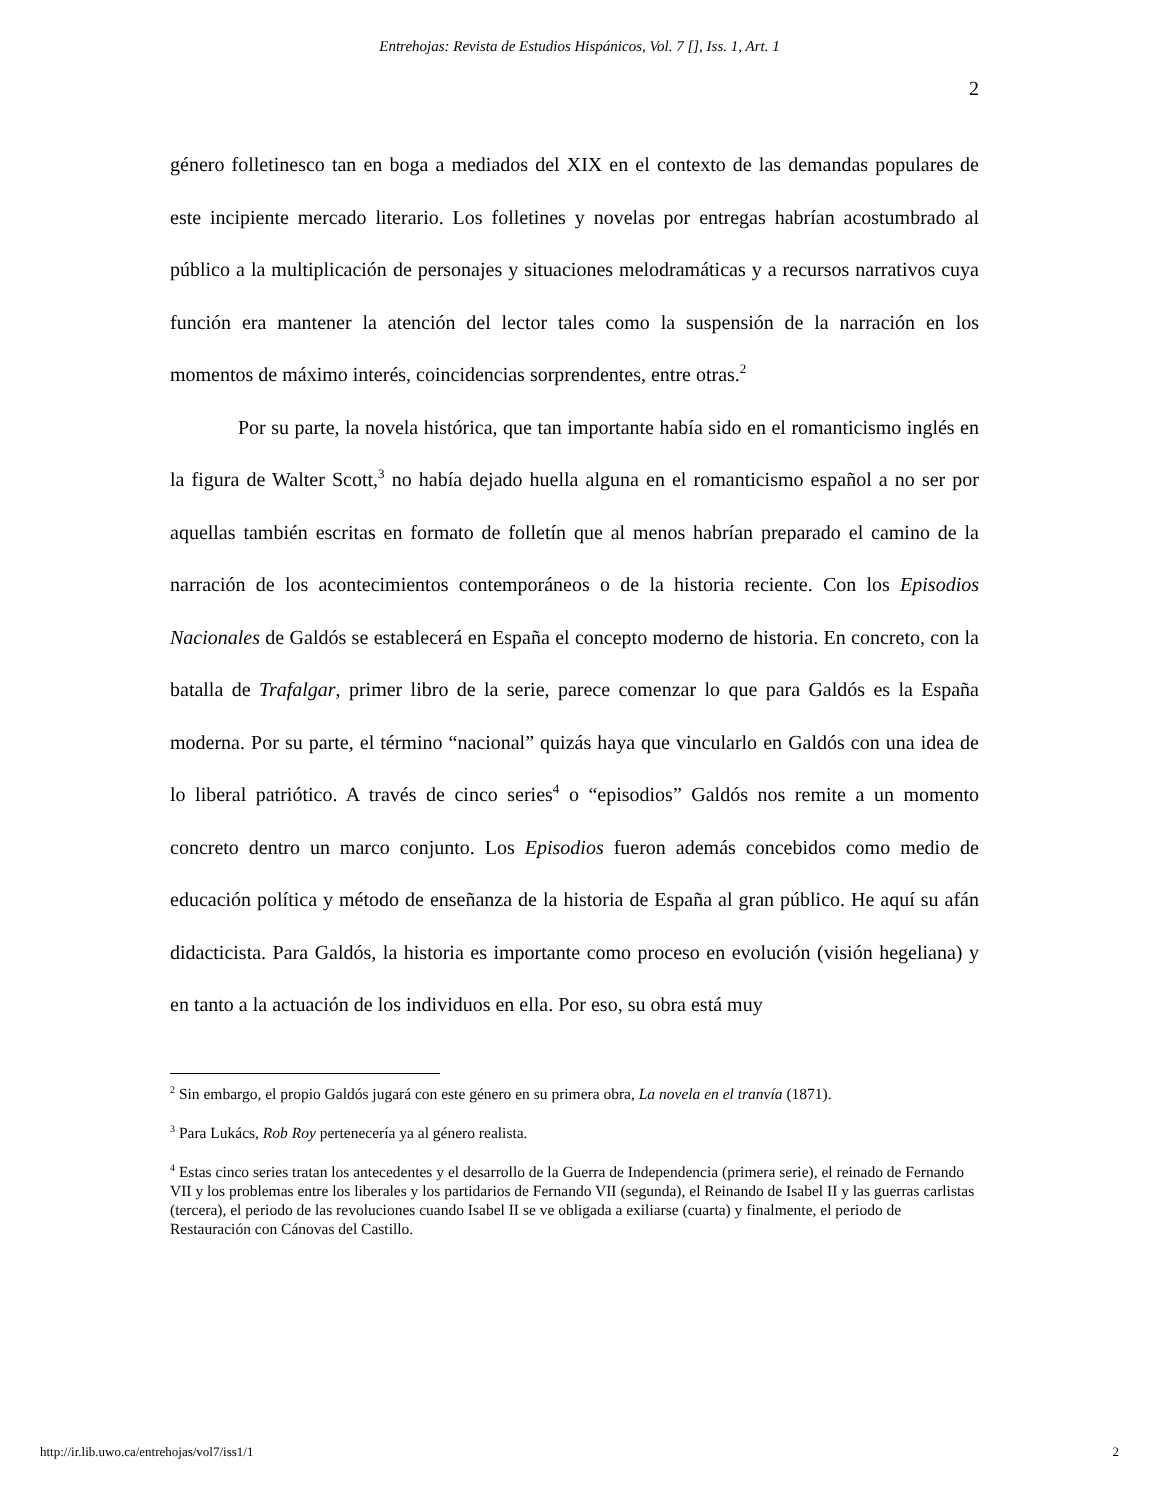Entrehojas: Revista de Estudios Hispánicos, Vol. 7 [], Iss. 1, Art. 1
2
género folletinesco tan en boga a mediados del XIX en el contexto de las demandas populares de este incipiente mercado literario. Los folletines y novelas por entregas habrían acostumbrado al público a la multiplicación de personajes y situaciones melodramáticas y a recursos narrativos cuya función era mantener la atención del lector tales como la suspensión de la narración en los momentos de máximo interés, coincidencias sorprendentes, entre otras.<sup>2</sup>
Por su parte, la novela histórica, que tan importante había sido en el romanticismo inglés en la figura de Walter Scott,<sup>3</sup> no había dejado huella alguna en el romanticismo español a no ser por aquellas también escritas en formato de folletín que al menos habrían preparado el camino de la narración de los acontecimientos contemporáneos o de la historia reciente. Con los Episodios Nacionales de Galdós se establecerá en España el concepto moderno de historia. En concreto, con la batalla de Trafalgar, primer libro de la serie, parece comenzar lo que para Galdós es la España moderna. Por su parte, el término “nacional” quizás haya que vincularlo en Galdós con una idea de lo liberal patriótico. A través de cinco series<sup>4</sup> o “episodios” Galdós nos remite a un momento concreto dentro un marco conjunto. Los Episodios fueron además concebidos como medio de educación política y método de enseñanza de la historia de España al gran público. He aquí su afán didacticista. Para Galdós, la historia es importante como proceso en evolución (visión hegeliana) y en tanto a la actuación de los individuos en ella. Por eso, su obra está muy
<sup>2</sup> Sin embargo, el propio Galdós jugará con este género en su primera obra, La novela en el tranvía (1871).
<sup>3</sup> Para Lukács, Rob Roy pertenecería ya al género realista.
<sup>4</sup> Estas cinco series tratan los antecedentes y el desarrollo de la Guerra de Independencia (primera serie), el reinado de Fernando VII y los problemas entre los liberales y los partidarios de Fernando VII (segunda), el Reinando de Isabel II y las guerras carlistas (tercera), el periodo de las revoluciones cuando Isabel II se ve obligada a exiliarse (cuarta) y finalmente, el periodo de Restauración con Cánovas del Castillo.
http://ir.lib.uwo.ca/entrehojas/vol7/iss1/1 2